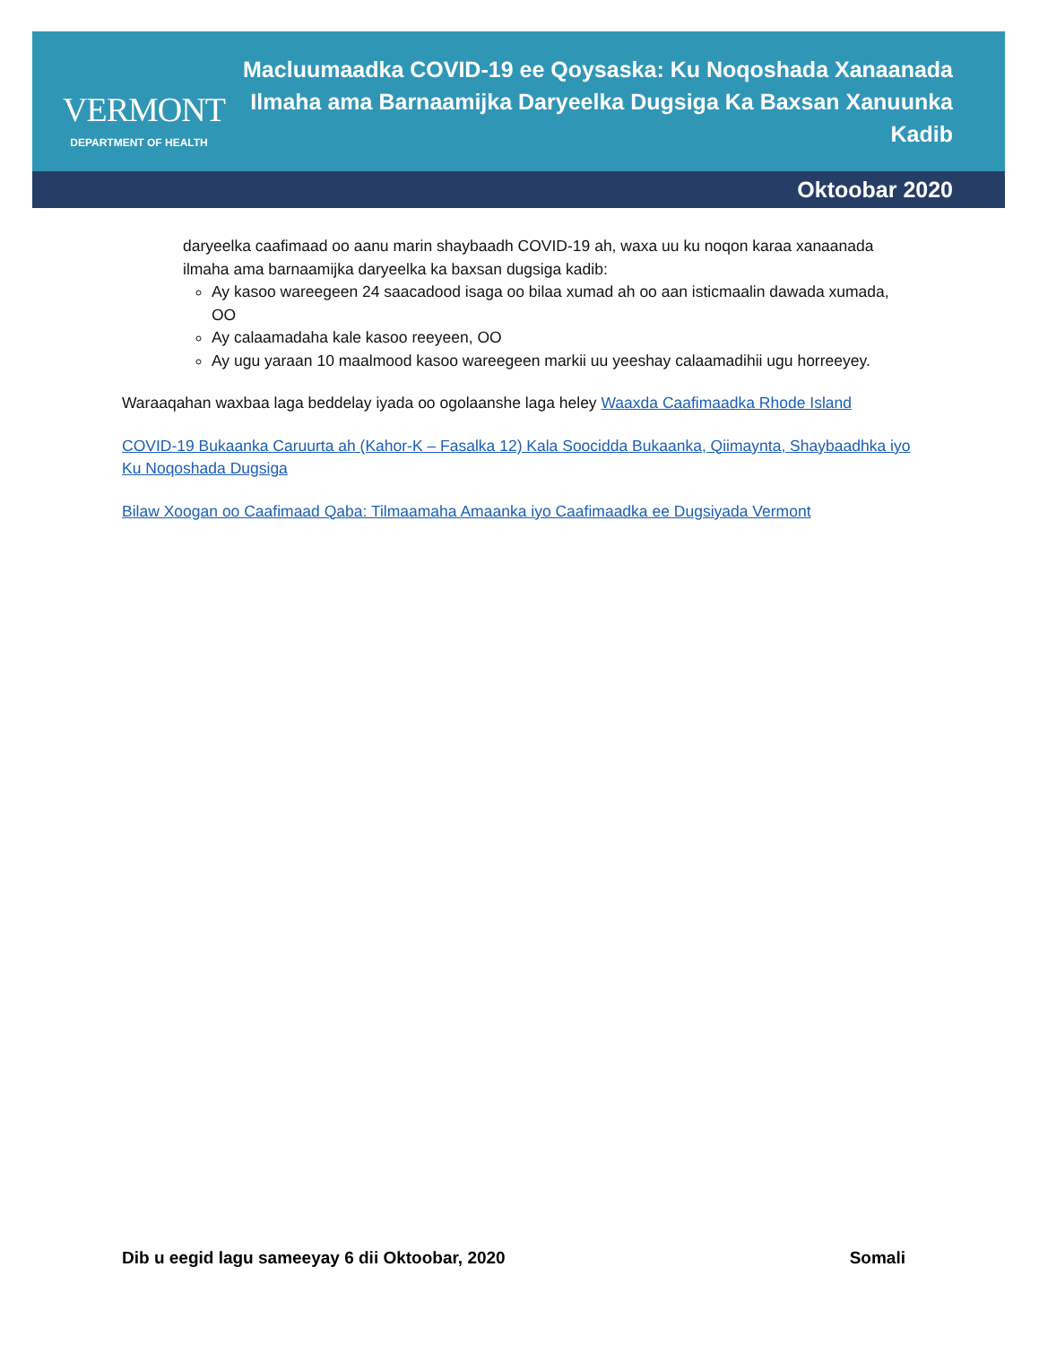VERMONT
DEPARTMENT OF HEALTH
Macluumaadka COVID-19 ee Qoysaska: Ku Noqoshada Xanaanada
Ilmaha ama Barnaamijka Daryeelka Dugsiga Ka Baxsan Xanuunka Kadib
Oktoobar 2020
daryeelka caafimaad oo aanu marin shaybaadh COVID-19 ah, waxa uu ku noqon karaa xanaanada ilmaha ama barnaamijka daryeelka ka baxsan dugsiga kadib:
Ay kasoo wareegeen 24 saacadood isaga oo bilaa xumad ah oo aan isticmaalin dawada xumada, OO
Ay calaamadaha kale kasoo reeyeen, OO
Ay ugu yaraan 10 maalmood kasoo wareegeen markii uu yeeshay calaamadihii ugu horreeyey.
Waraaqahan waxbaa laga beddelay iyada oo ogolaanshe laga heley Waaxda Caafimaadka Rhode Island
COVID-19 Bukaanka Caruurta ah (Kahor-K – Fasalka 12) Kala Soocidda Bukaanka, Qiimaynta, Shaybaadhka iyo Ku Noqoshada Dugsiga
Bilaw Xoogan oo Caafimaad Qaba: Tilmaamaha Amaanka iyo Caafimaadka ee Dugsiyada Vermont
Dib u eegid lagu sameeyay 6 dii Oktoobar, 2020 Somali